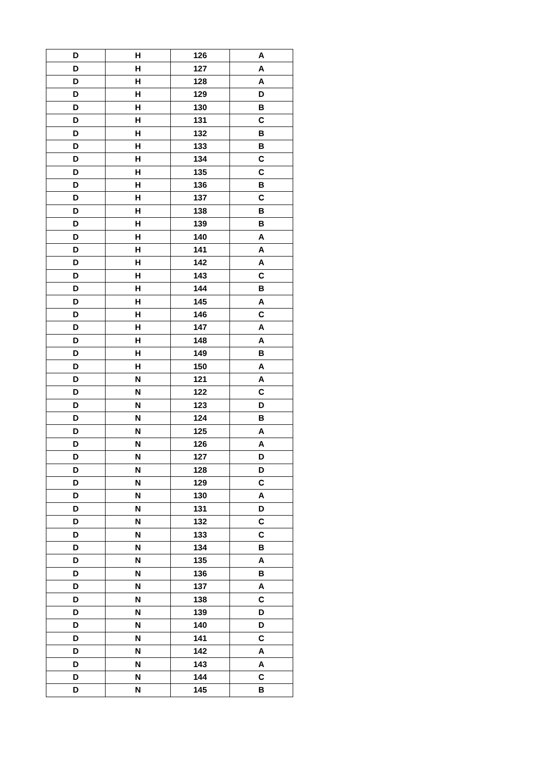| D | H | 126 | A |
| D | H | 127 | A |
| D | H | 128 | A |
| D | H | 129 | D |
| D | H | 130 | B |
| D | H | 131 | C |
| D | H | 132 | B |
| D | H | 133 | B |
| D | H | 134 | C |
| D | H | 135 | C |
| D | H | 136 | B |
| D | H | 137 | C |
| D | H | 138 | B |
| D | H | 139 | B |
| D | H | 140 | A |
| D | H | 141 | A |
| D | H | 142 | A |
| D | H | 143 | C |
| D | H | 144 | B |
| D | H | 145 | A |
| D | H | 146 | C |
| D | H | 147 | A |
| D | H | 148 | A |
| D | H | 149 | B |
| D | H | 150 | A |
| D | N | 121 | A |
| D | N | 122 | C |
| D | N | 123 | D |
| D | N | 124 | B |
| D | N | 125 | A |
| D | N | 126 | A |
| D | N | 127 | D |
| D | N | 128 | D |
| D | N | 129 | C |
| D | N | 130 | A |
| D | N | 131 | D |
| D | N | 132 | C |
| D | N | 133 | C |
| D | N | 134 | B |
| D | N | 135 | A |
| D | N | 136 | B |
| D | N | 137 | A |
| D | N | 138 | C |
| D | N | 139 | D |
| D | N | 140 | D |
| D | N | 141 | C |
| D | N | 142 | A |
| D | N | 143 | A |
| D | N | 144 | C |
| D | N | 145 | B |